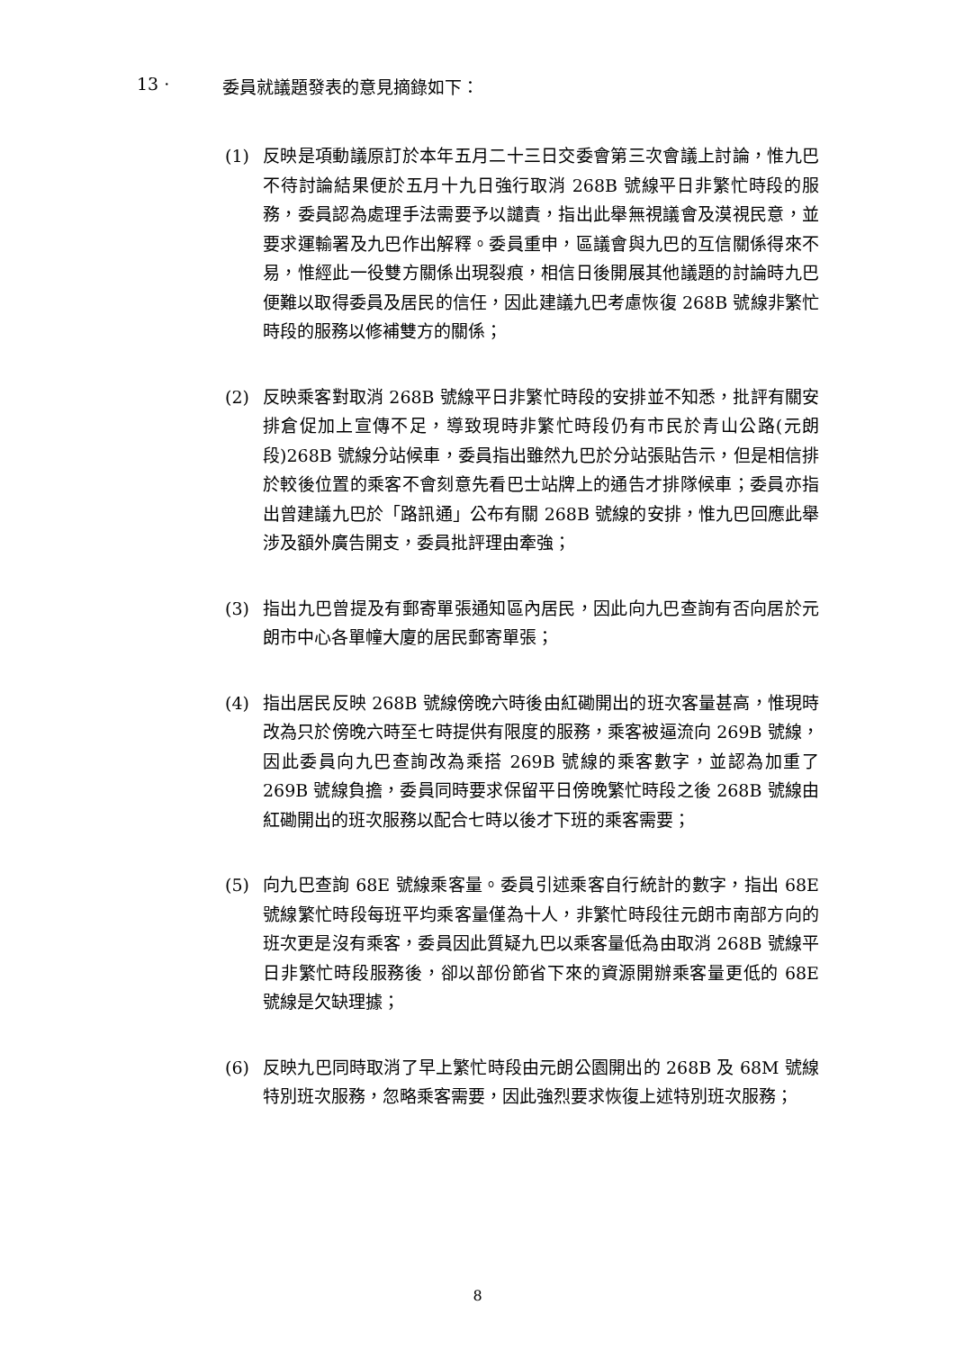13 · 委員就議題發表的意見摘錄如下：
(1) 反映是項動議原訂於本年五月二十三日交委會第三次會議上討論，惟九巴不待討論結果便於五月十九日強行取消 268B 號線平日非繁忙時段的服務，委員認為處理手法需要予以譴責，指出此舉無視議會及漠視民意，並要求運輸署及九巴作出解釋。委員重申，區議會與九巴的互信關係得來不易，惟經此一役雙方關係出現裂痕，相信日後開展其他議題的討論時九巴便難以取得委員及居民的信任，因此建議九巴考慮恢復 268B 號線非繁忙時段的服務以修補雙方的關係；
(2) 反映乘客對取消 268B 號線平日非繁忙時段的安排並不知悉，批評有關安排倉促加上宣傳不足，導致現時非繁忙時段仍有市民於青山公路(元朗段)268B 號線分站候車，委員指出雖然九巴於分站張貼告示，但是相信排於較後位置的乘客不會刻意先看巴士站牌上的通告才排隊候車；委員亦指出曾建議九巴於「路訊通」公布有關 268B 號線的安排，惟九巴回應此舉涉及額外廣告開支，委員批評理由牽強；
(3) 指出九巴曾提及有郵寄單張通知區內居民，因此向九巴查詢有否向居於元朗市中心各單幢大廈的居民郵寄單張；
(4) 指出居民反映 268B 號線傍晚六時後由紅磡開出的班次客量甚高，惟現時改為只於傍晚六時至七時提供有限度的服務，乘客被逼流向 269B 號線，因此委員向九巴查詢改為乘搭 269B 號線的乘客數字，並認為加重了 269B 號線負擔，委員同時要求保留平日傍晚繁忙時段之後 268B 號線由紅磡開出的班次服務以配合七時以後才下班的乘客需要；
(5) 向九巴查詢 68E 號線乘客量。委員引述乘客自行統計的數字，指出 68E 號線繁忙時段每班平均乘客量僅為十人，非繁忙時段往元朗市南部方向的班次更是沒有乘客，委員因此質疑九巴以乘客量低為由取消 268B 號線平日非繁忙時段服務後，卻以部份節省下來的資源開辦乘客量更低的 68E 號線是欠缺理據；
(6) 反映九巴同時取消了早上繁忙時段由元朗公園開出的 268B 及 68M 號線特別班次服務，忽略乘客需要，因此強烈要求恢復上述特別班次服務；
8